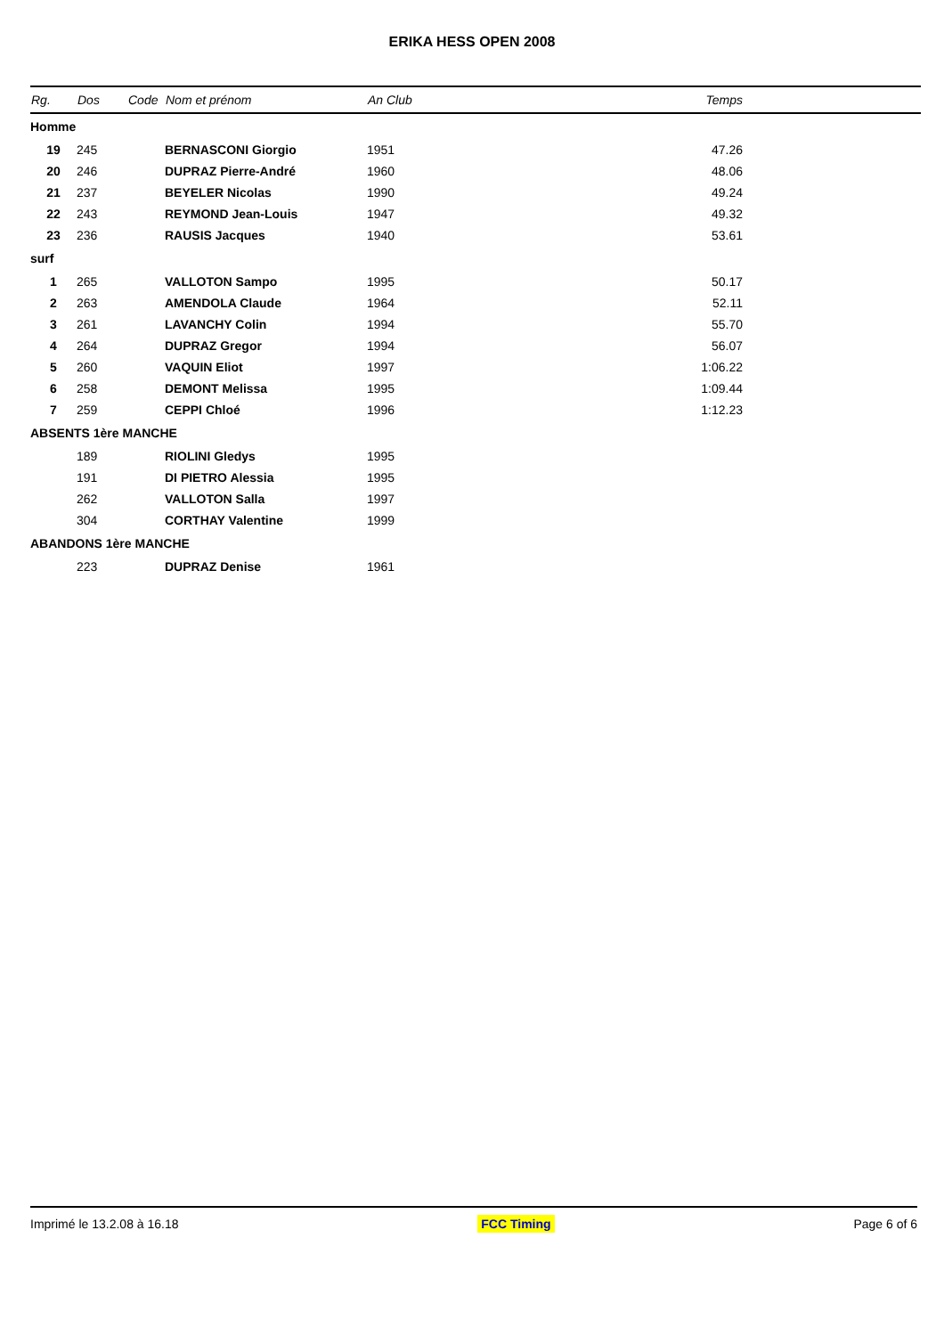ERIKA HESS OPEN 2008
| Rg. | Dos | Code | Nom et prénom | An Club | | Temps |
| --- | --- | --- | --- | --- | --- | --- |
| Homme | | | | | | |
| 19 | 245 | | BERNASCONI Giorgio | 1951 | | 47.26 |
| 20 | 246 | | DUPRAZ Pierre-André | 1960 | | 48.06 |
| 21 | 237 | | BEYELER Nicolas | 1990 | | 49.24 |
| 22 | 243 | | REYMOND Jean-Louis | 1947 | | 49.32 |
| 23 | 236 | | RAUSIS Jacques | 1940 | | 53.61 |
| surf | | | | | | |
| 1 | 265 | | VALLOTON Sampo | 1995 | | 50.17 |
| 2 | 263 | | AMENDOLA Claude | 1964 | | 52.11 |
| 3 | 261 | | LAVANCHY Colin | 1994 | | 55.70 |
| 4 | 264 | | DUPRAZ Gregor | 1994 | | 56.07 |
| 5 | 260 | | VAQUIN Eliot | 1997 | | 1:06.22 |
| 6 | 258 | | DEMONT Melissa | 1995 | | 1:09.44 |
| 7 | 259 | | CEPPI Chloé | 1996 | | 1:12.23 |
| ABSENTS 1ère MANCHE | | | | | | |
| | 189 | | RIOLINI Gledys | 1995 | | |
| | 191 | | DI PIETRO Alessia | 1995 | | |
| | 262 | | VALLOTON Salla | 1997 | | |
| | 304 | | CORTHAY Valentine | 1999 | | |
| ABANDONS 1ère MANCHE | | | | | | |
| | 223 | | DUPRAZ Denise | 1961 | | |
Imprimé le 13.2.08 à 16.18 FCC Timing Page 6 of 6